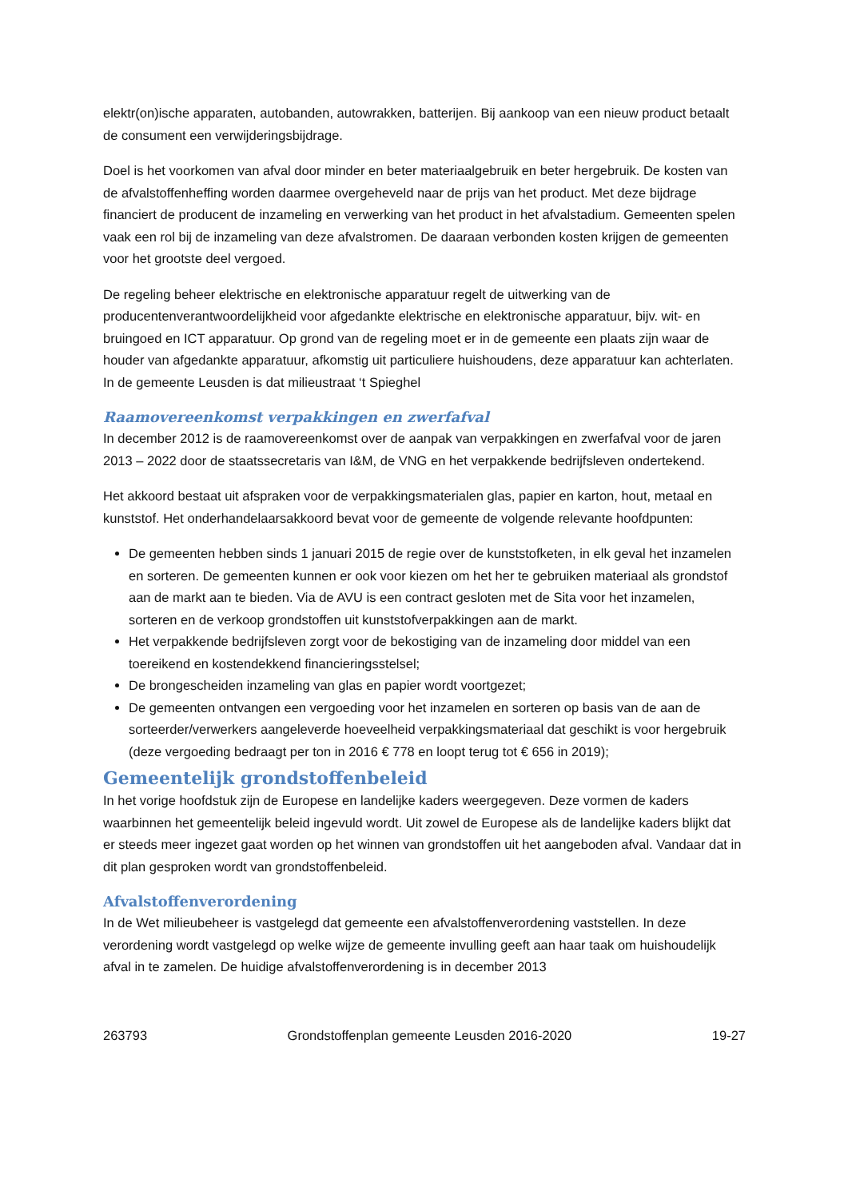elektr(on)ische apparaten, autobanden, autowrakken, batterijen. Bij aankoop van een nieuw product betaalt de consument een verwijderingsbijdrage.
Doel is het voorkomen van afval door minder en beter materiaalgebruik en beter hergebruik. De kosten van de afvalstoffenheffing worden daarmee overgeheveld naar de prijs van het product. Met deze bijdrage financiert de producent de inzameling en verwerking van het product in het afvalstadium. Gemeenten spelen vaak een rol bij de inzameling van deze afvalstromen. De daaraan verbonden kosten krijgen de gemeenten voor het grootste deel vergoed.
De regeling beheer elektrische en elektronische apparatuur regelt de uitwerking van de producentenverantwoordelijkheid voor afgedankte elektrische en elektronische apparatuur, bijv. wit- en bruingoed en ICT apparatuur. Op grond van de regeling moet er in de gemeente een plaats zijn waar de houder van afgedankte apparatuur, afkomstig uit particuliere huishoudens, deze apparatuur kan achterlaten. In de gemeente Leusden is dat milieustraat ‘t Spieghel
Raamovereenkomst verpakkingen en zwerfafval
In december 2012 is de raamovereenkomst over de aanpak van verpakkingen en zwerfafval voor de jaren 2013 – 2022 door de staatssecretaris van I&M, de VNG en het verpakkende bedrijfsleven ondertekend.
Het akkoord bestaat uit afspraken voor de verpakkingsmaterialen glas, papier en karton, hout, metaal en kunststof. Het onderhandelaarsakkoord bevat voor de gemeente de volgende relevante hoofdpunten:
De gemeenten hebben sinds 1 januari 2015 de regie over de kunststofketen, in elk geval het inzamelen en sorteren. De gemeenten kunnen er ook voor kiezen om het her te gebruiken materiaal als grondstof aan de markt aan te bieden. Via de AVU is een contract gesloten met de Sita voor het inzamelen, sorteren en de verkoop grondstoffen uit kunststofverpakkingen aan de markt.
Het verpakkende bedrijfsleven zorgt voor de bekostiging van de inzameling door middel van een toereikend en kostendekkend financieringsstelsel;
De brongescheiden inzameling van glas en papier wordt voortgezet;
De gemeenten ontvangen een vergoeding voor het inzamelen en sorteren op basis van de aan de sorteerder/verwerkers aangeleverde hoeveelheid verpakkingsmateriaal dat geschikt is voor hergebruik (deze vergoeding bedraagt per ton in 2016 € 778 en loopt terug tot € 656 in 2019);
Gemeentelijk grondstoffenbeleid
In het vorige hoofdstuk zijn de Europese en landelijke kaders weergegeven. Deze vormen de kaders waarbinnen het gemeentelijk beleid ingevuld wordt. Uit zowel de Europese als de landelijke kaders blijkt dat er steeds meer ingezet gaat worden op het winnen van grondstoffen uit het aangeboden afval. Vandaar dat in dit plan gesproken wordt van grondstoffenbeleid.
Afvalstoffenverordening
In de Wet milieubeheer is vastgelegd dat gemeente een afvalstoffenverordening vaststellen. In deze verordening wordt vastgelegd op welke wijze de gemeente invulling geeft aan haar taak om huishoudelijk afval in te zamelen. De huidige afvalstoffenverordening is in december 2013
263793 Grondstoffenplan gemeente Leusden 2016-2020 19-27